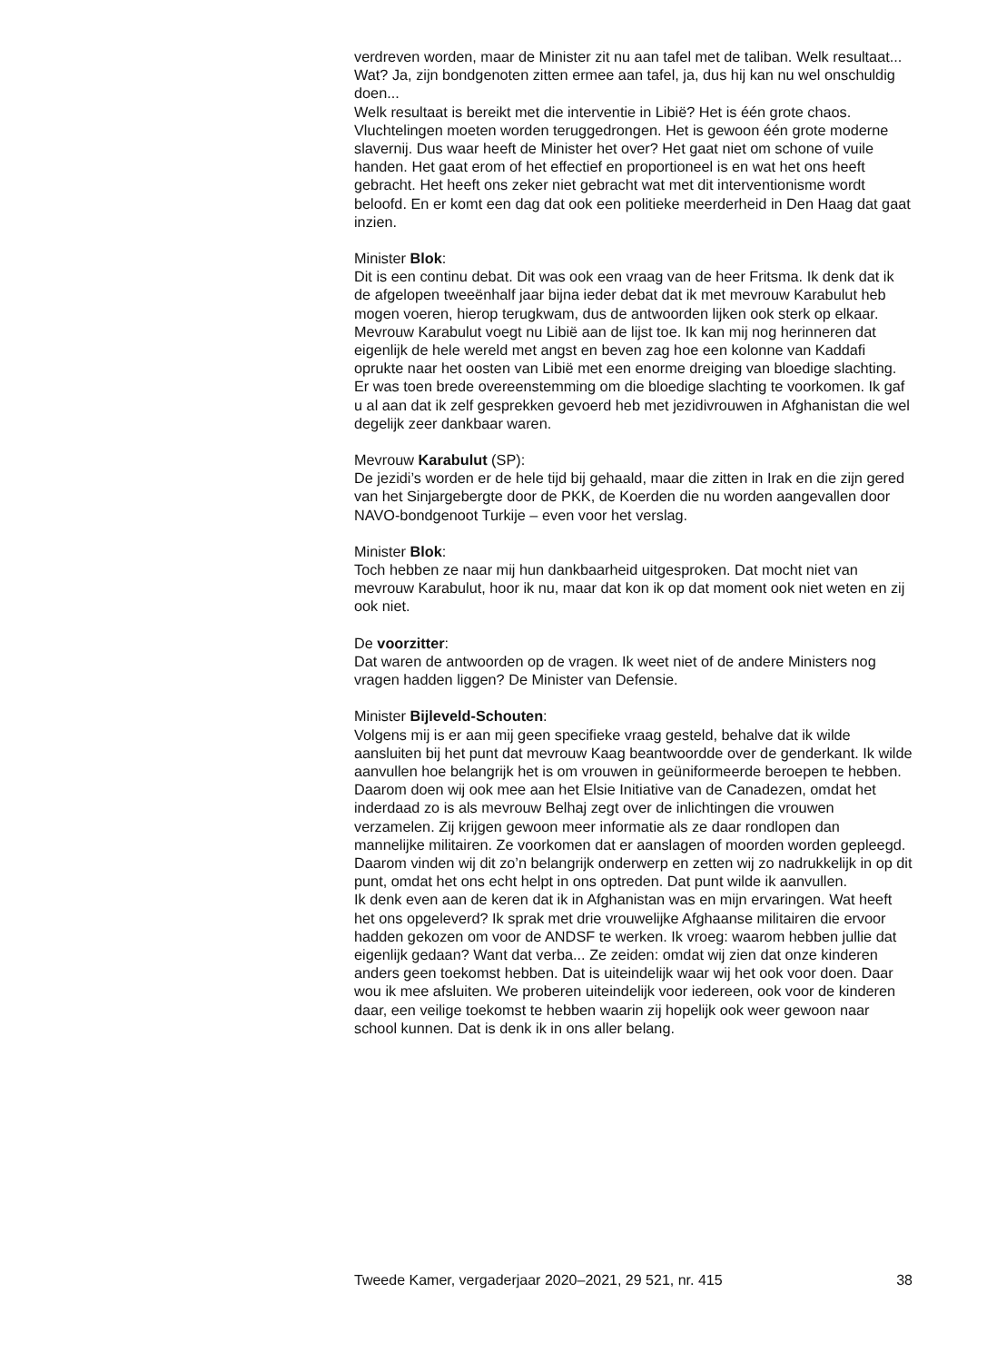verdreven worden, maar de Minister zit nu aan tafel met de taliban. Welk resultaat...
Wat? Ja, zijn bondgenoten zitten ermee aan tafel, ja, dus hij kan nu wel onschuldig doen...
Welk resultaat is bereikt met die interventie in Libië? Het is één grote chaos. Vluchtelingen moeten worden teruggedrongen. Het is gewoon één grote moderne slavernij. Dus waar heeft de Minister het over? Het gaat niet om schone of vuile handen. Het gaat erom of het effectief en proportioneel is en wat het ons heeft gebracht. Het heeft ons zeker niet gebracht wat met dit interventionisme wordt beloofd. En er komt een dag dat ook een politieke meerderheid in Den Haag dat gaat inzien.
Minister Blok:
Dit is een continu debat. Dit was ook een vraag van de heer Fritsma. Ik denk dat ik de afgelopen tweeënhalf jaar bijna ieder debat dat ik met mevrouw Karabulut heb mogen voeren, hierop terugkwam, dus de antwoorden lijken ook sterk op elkaar. Mevrouw Karabulut voegt nu Libië aan de lijst toe. Ik kan mij nog herinneren dat eigenlijk de hele wereld met angst en beven zag hoe een kolonne van Kaddafi oprukte naar het oosten van Libië met een enorme dreiging van bloedige slachting. Er was toen brede overeenstemming om die bloedige slachting te voorkomen. Ik gaf u al aan dat ik zelf gesprekken gevoerd heb met jezidivrouwen in Afghanistan die wel degelijk zeer dankbaar waren.
Mevrouw Karabulut (SP):
De jezidi’s worden er de hele tijd bij gehaald, maar die zitten in Irak en die zijn gered van het Sinjargebergte door de PKK, de Koerden die nu worden aangevallen door NAVO-bondgenoot Turkije – even voor het verslag.
Minister Blok:
Toch hebben ze naar mij hun dankbaarheid uitgesproken. Dat mocht niet van mevrouw Karabulut, hoor ik nu, maar dat kon ik op dat moment ook niet weten en zij ook niet.
De voorzitter:
Dat waren de antwoorden op de vragen. Ik weet niet of de andere Ministers nog vragen hadden liggen? De Minister van Defensie.
Minister Bijleveld-Schouten:
Volgens mij is er aan mij geen specifieke vraag gesteld, behalve dat ik wilde aansluiten bij het punt dat mevrouw Kaag beantwoordde over de genderkant. Ik wilde aanvullen hoe belangrijk het is om vrouwen in geüniformeerde beroepen te hebben. Daarom doen wij ook mee aan het Elsie Initiative van de Canadezen, omdat het inderdaad zo is als mevrouw Belhaj zegt over de inlichtingen die vrouwen verzamelen. Zij krijgen gewoon meer informatie als ze daar rondlopen dan mannelijke militairen. Ze voorkomen dat er aanslagen of moorden worden gepleegd. Daarom vinden wij dit zo’n belangrijk onderwerp en zetten wij zo nadrukkelijk in op dit punt, omdat het ons echt helpt in ons optreden. Dat punt wilde ik aanvullen.
Ik denk even aan de keren dat ik in Afghanistan was en mijn ervaringen. Wat heeft het ons opgeleverd? Ik sprak met drie vrouwelijke Afghaanse militairen die ervoor hadden gekozen om voor de ANDSF te werken. Ik vroeg: waarom hebben jullie dat eigenlijk gedaan? Want dat verba... Ze zeiden: omdat wij zien dat onze kinderen anders geen toekomst hebben. Dat is uiteindelijk waar wij het ook voor doen. Daar wou ik mee afsluiten. We proberen uiteindelijk voor iedereen, ook voor de kinderen daar, een veilige toekomst te hebben waarin zij hopelijk ook weer gewoon naar school kunnen. Dat is denk ik in ons aller belang.
Tweede Kamer, vergaderjaar 2020–2021, 29 521, nr. 415 38